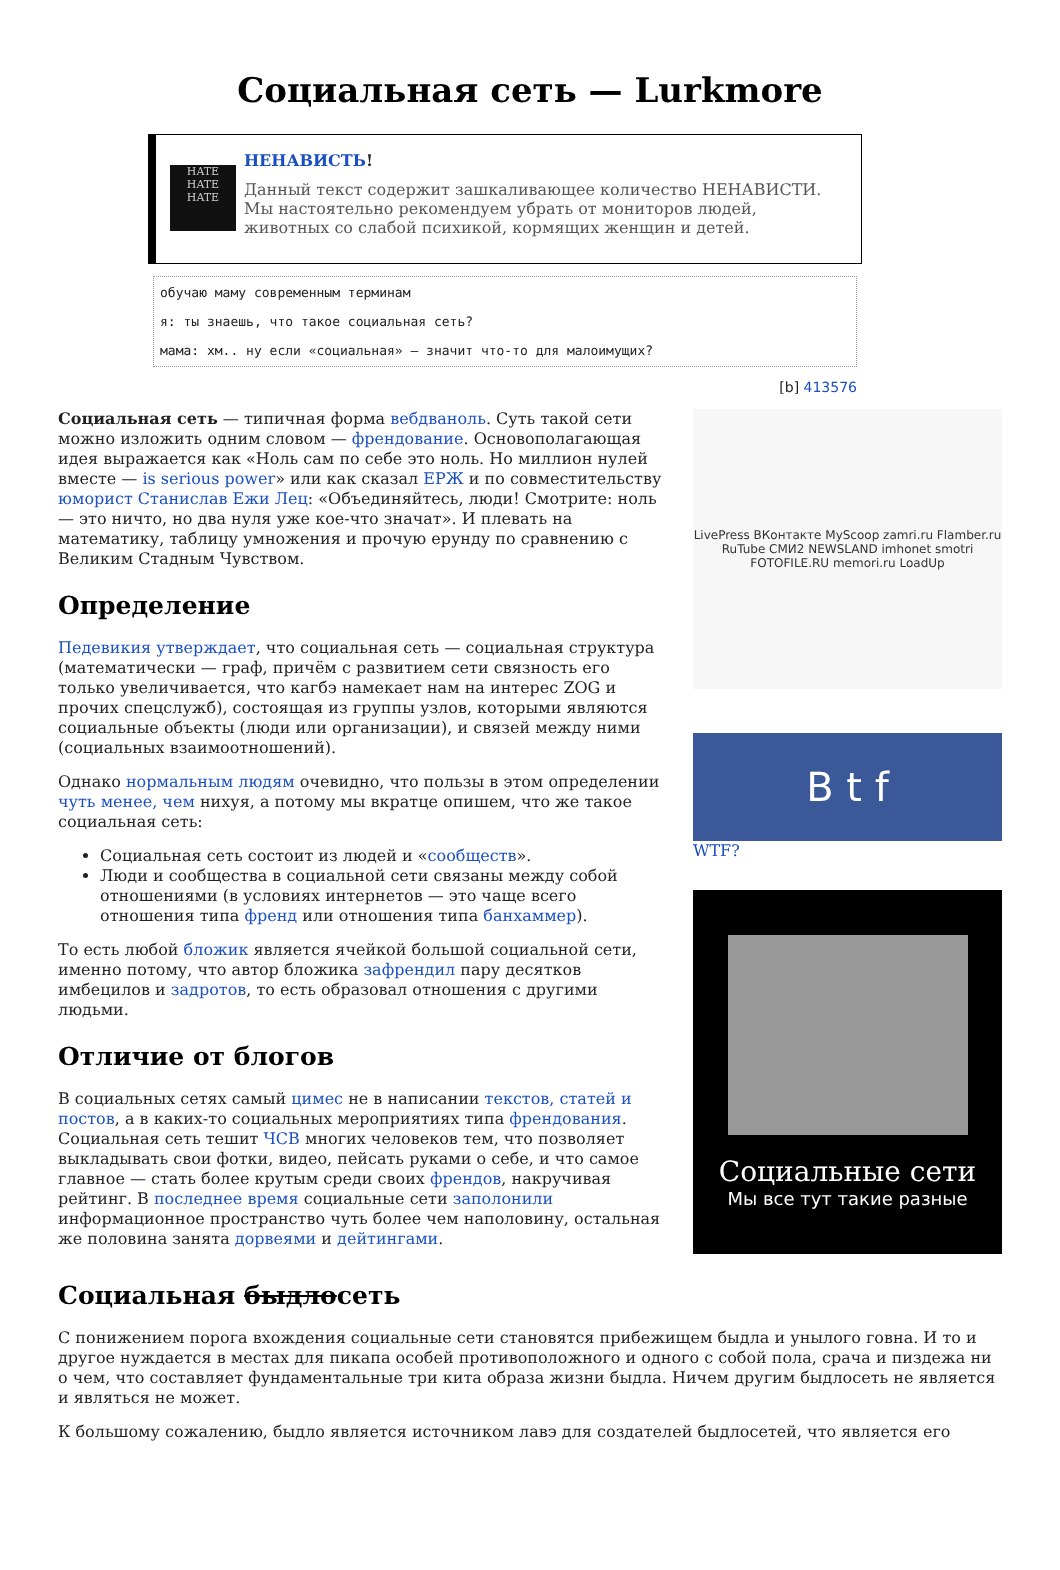Социальная сеть — Lurkmore
HATE HATE HATE
НЕНАВИСТЬ!
Данный текст содержит зашкаливающее количество НЕНАВИСТИ.
Мы настоятельно рекомендуем убрать от мониторов людей, животных со слабой психикой, кормящих женщин и детей.
обучаю маму современным терминам
я: ты знаешь, что такое социальная сеть?
мама: хм.. ну если «социальная» — значит что-то для малоимущих?
[b] 413576
Социальная сеть — типичная форма вебдваноль. Суть такой сети можно изложить одним словом — френдование. Основополагающая идея выражается как «Ноль сам по себе это ноль. Но миллион нулей вместе — is serious power» или как сказал ЕРЖ и по совместительству юморист Станислав Ежи Лец: «Объединяйтесь, люди! Смотрите: ноль — это ничто, но два нуля уже кое-что значат». И плевать на математику, таблицу умножения и прочую ерунду по сравнению с Великим Стадным Чувством.
Определение
Педевикия утверждает, что социальная сеть — социальная структура (математически — граф, причём с развитием сети связность его только увеличивается, что кагбэ намекает нам на интерес ZOG и прочих спецслужб), состоящая из группы узлов, которыми являются социальные объекты (люди или организации), и связей между ними (социальных взаимоотношений).
Однако нормальным людям очевидно, что пользы в этом определении чуть менее, чем нихуя, а потому мы вкратце опишем, что же такое социальная сеть:
Социальная сеть состоит из людей и «сообществ».
Люди и сообщества в социальной сети связаны между собой отношениями (в условиях интернетов — это чаще всего отношения типа френд или отношения типа банхаммер).
То есть любой бложик является ячейкой большой социальной сети, именно потому, что автор бложика зафрендил пару десятков имбецилов и задротов, то есть образовал отношения с другими людьми.
Отличие от блогов
В социальных сетях самый цимес не в написании текстов, статей и постов, а в каких-то социальных мероприятиях типа френдования. Социальная сеть тешит ЧСВ многих человеков тем, что позволяет выкладывать свои фотки, видео, пейсать руками о себе, и что самое главное — стать более крутым среди своих френдов, накручивая рейтинг. В последнее время социальные сети заполонили информационное пространство чуть более чем наполовину, остальная же половина занята дорвеями и дейтингами.
LivePress ВКонтакте MyScoop zamri.ru Flamber.ru RuTube СМИ2 NEWSLAND imhonet smotri FOTOFILE.RU memori.ru LoadUp
B t f
WTF?
Социальные сети
Мы все тут такие разные
Социальная быдлосеть
С понижением порога вхождения социальные сети становятся прибежищем быдла и унылого говна. И то и другое нуждается в местах для пикапа особей противоположного и одного с собой пола, срача и пиздежа ни о чем, что составляет фундаментальные три кита образа жизни быдла. Ничем другим быдлосеть не является и являться не может.
К большому сожалению, быдло является источником лавэ для создателей быдлосетей, что является его